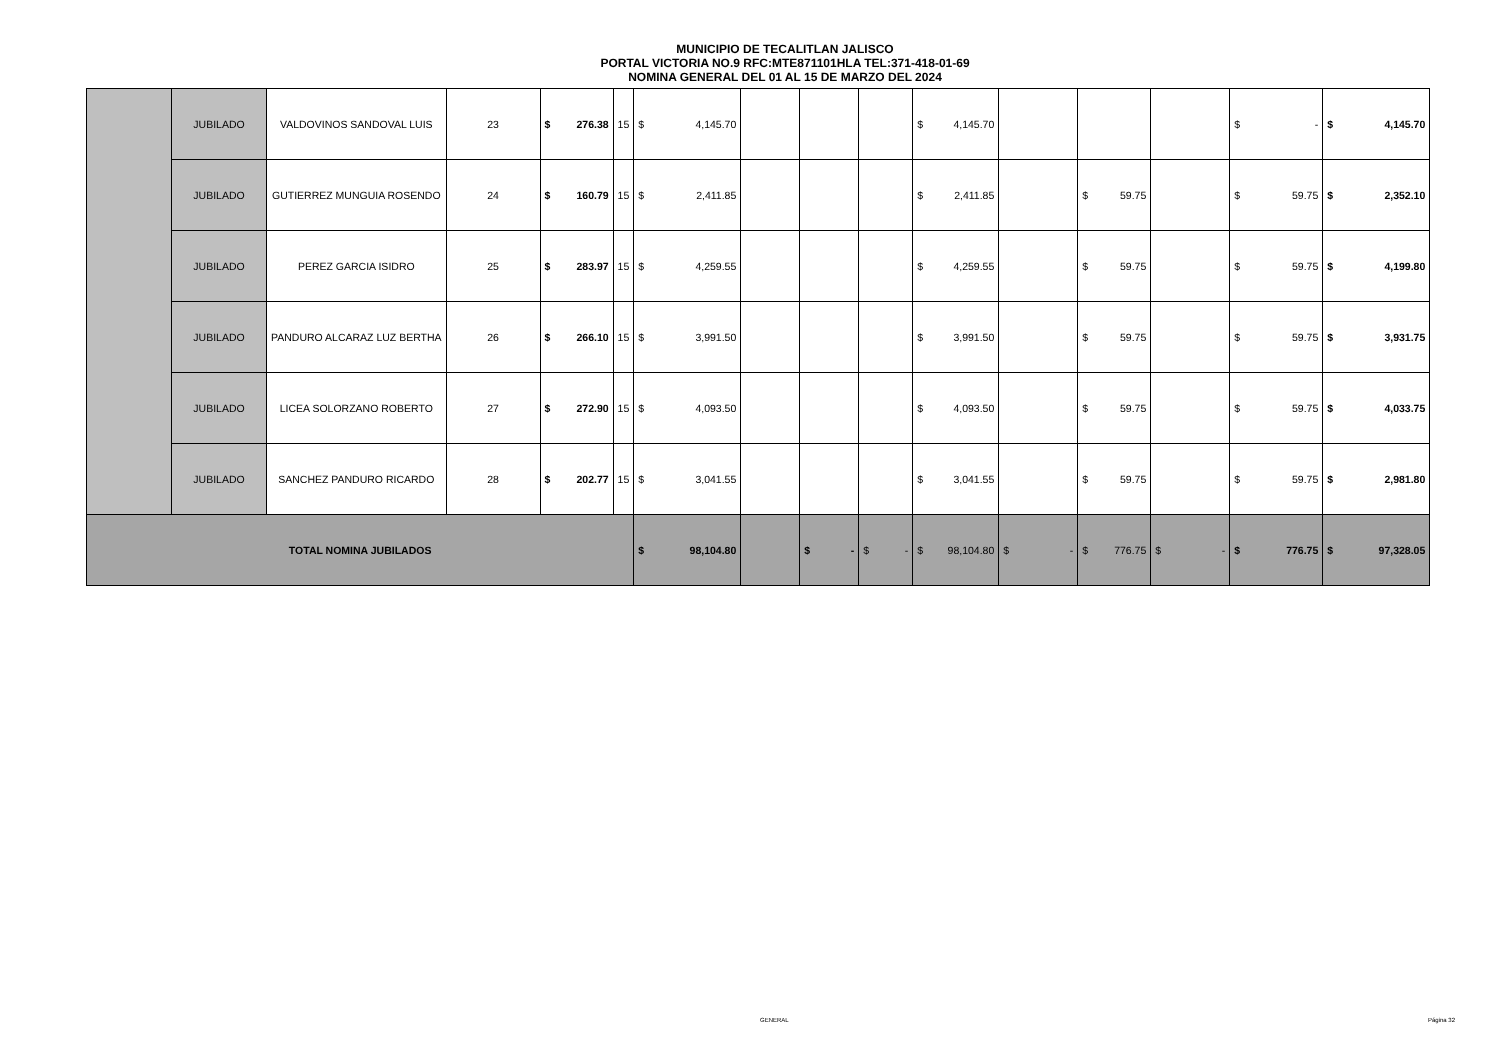MUNICIPIO DE TECALITLAN JALISCO
PORTAL VICTORIA NO.9 RFC:MTE871101HLA TEL:371-418-01-69
NOMINA GENERAL DEL 01 AL 15 DE MARZO DEL 2024
| | JUBILADO | VALDOVINOS SANDOVAL LUIS | 23 | $ 276.38 | 15 | $ 4,145.70 | | | | $ 4,145.70 | | | | $ - | $ 4,145.70 |
| | JUBILADO | GUTIERREZ MUNGUIA ROSENDO | 24 | $ 160.79 | 15 | $ 2,411.85 | | | | $ 2,411.85 | | $ 59.75 | | $ 59.75 | $ 2,352.10 |
| | JUBILADO | PEREZ GARCIA ISIDRO | 25 | $ 283.97 | 15 | $ 4,259.55 | | | | $ 4,259.55 | | $ 59.75 | | $ 59.75 | $ 4,199.80 |
| | JUBILADO | PANDURO ALCARAZ LUZ BERTHA | 26 | $ 266.10 | 15 | $ 3,991.50 | | | | $ 3,991.50 | | $ 59.75 | | $ 59.75 | $ 3,931.75 |
| | JUBILADO | LICEA SOLORZANO ROBERTO | 27 | $ 272.90 | 15 | $ 4,093.50 | | | | $ 4,093.50 | | $ 59.75 | | $ 59.75 | $ 4,033.75 |
| | JUBILADO | SANCHEZ PANDURO RICARDO | 28 | $ 202.77 | 15 | $ 3,041.55 | | | | $ 3,041.55 | | $ 59.75 | | $ 59.75 | $ 2,981.80 |
| TOTAL NOMINA JUBILADOS | | | | | | $ 98,104.80 | | $ - | $ - | $ 98,104.80 | $ - | $ 776.75 | $ - | $ 776.75 | $ 97,328.05 |
GENERAL Página 32